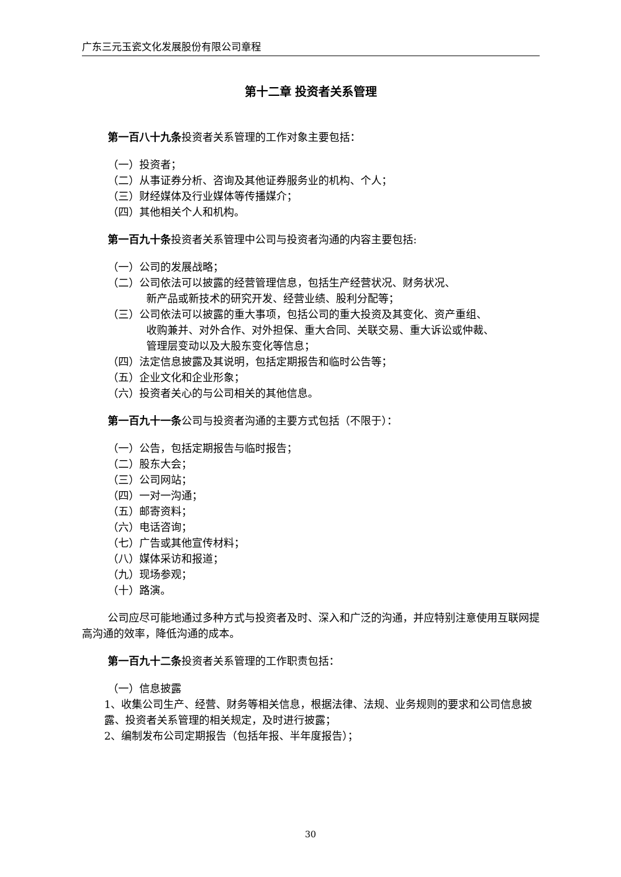广东三元玉瓷文化发展股份有限公司章程
第十二章 投资者关系管理
第一百八十九条投资者关系管理的工作对象主要包括：
（一）投资者；
（二）从事证券分析、咨询及其他证券服务业的机构、个人；
（三）财经媒体及行业媒体等传播媒介；
（四）其他相关个人和机构。
第一百九十条投资者关系管理中公司与投资者沟通的内容主要包括:
（一）公司的发展战略；
（二）公司依法可以披露的经营管理信息，包括生产经营状况、财务状况、
新产品或新技术的研究开发、经营业绩、股利分配等；
（三）公司依法可以披露的重大事项，包括公司的重大投资及其变化、资产重组、
收购兼并、对外合作、对外担保、重大合同、关联交易、重大诉讼或仲裁、
管理层变动以及大股东变化等信息；
（四）法定信息披露及其说明，包括定期报告和临时公告等；
（五）企业文化和企业形象；
（六）投资者关心的与公司相关的其他信息。
第一百九十一条公司与投资者沟通的主要方式包括（不限于）：
（一）公告，包括定期报告与临时报告；
（二）股东大会；
（三）公司网站；
（四）一对一沟通；
（五）邮寄资料；
（六）电话咨询；
（七）广告或其他宣传材料；
（八）媒体采访和报道；
（九）现场参观；
（十）路演。
公司应尽可能地通过多种方式与投资者及时、深入和广泛的沟通，并应特别注意使用互联网提高沟通的效率，降低沟通的成本。
第一百九十二条投资者关系管理的工作职责包括：
（一）信息披露
1、收集公司生产、经营、财务等相关信息，根据法律、法规、业务规则的要求和公司信息披露、投资者关系管理的相关规定，及时进行披露；
2、编制发布公司定期报告（包括年报、半年度报告）；
30